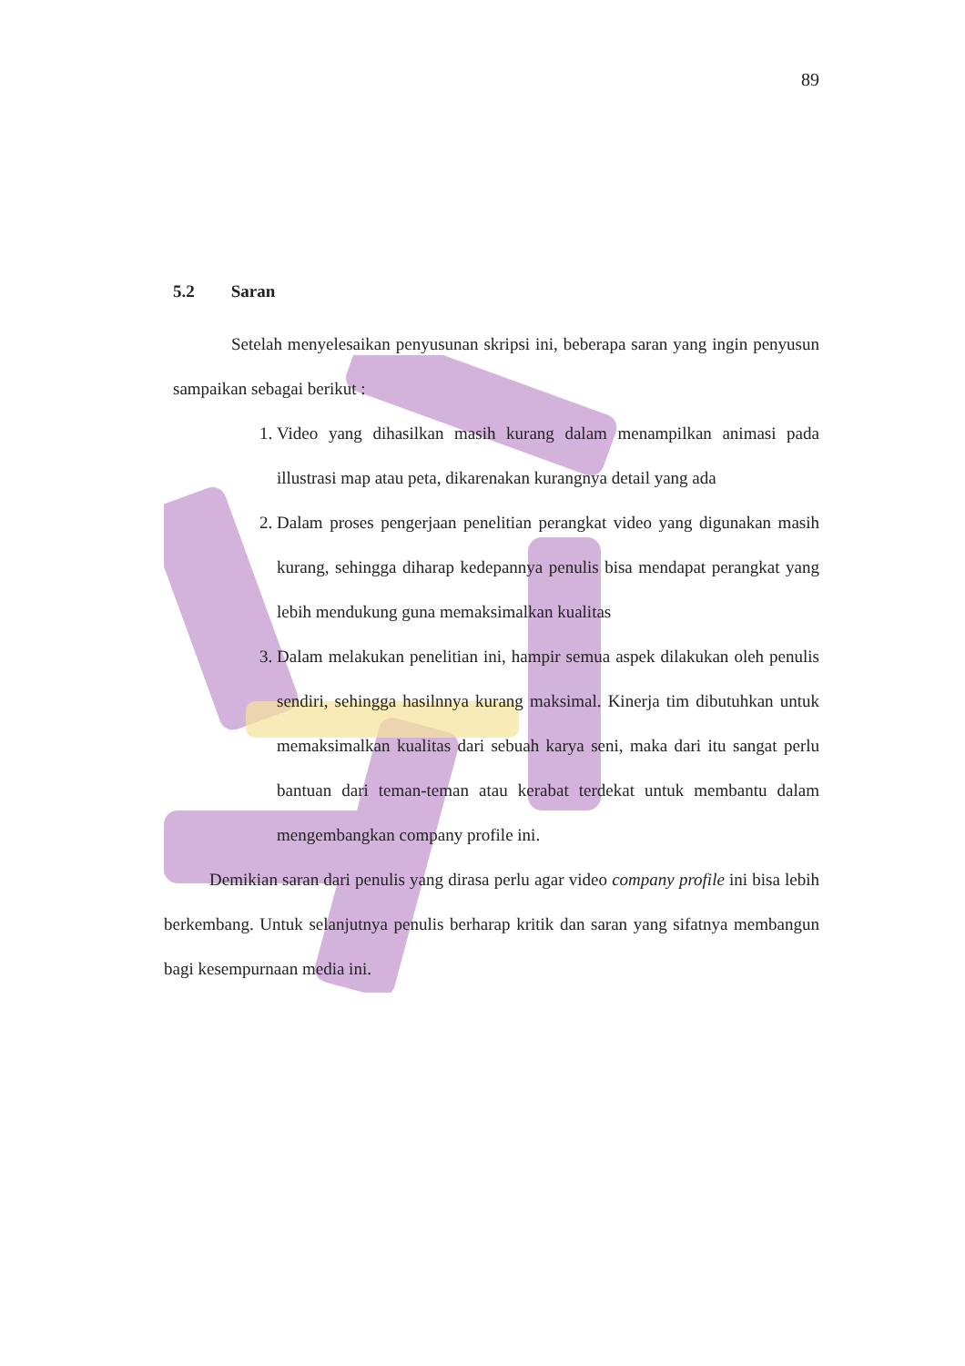89
5.2 Saran
Setelah menyelesaikan penyusunan skripsi ini, beberapa saran yang ingin penyusun sampaikan sebagai berikut :
1. Video yang dihasilkan masih kurang dalam menampilkan animasi pada illustrasi map atau peta, dikarenakan kurangnya detail yang ada
2. Dalam proses pengerjaan penelitian perangkat video yang digunakan masih kurang, sehingga diharap kedepannya penulis bisa mendapat perangkat yang lebih mendukung guna memaksimalkan kualitas
3. Dalam melakukan penelitian ini, hampir semua aspek dilakukan oleh penulis sendiri, sehingga hasilnnya kurang maksimal. Kinerja tim dibutuhkan untuk memaksimalkan kualitas dari sebuah karya seni, maka dari itu sangat perlu bantuan dari teman-teman atau kerabat terdekat untuk membantu dalam mengembangkan company profile ini.
Demikian saran dari penulis yang dirasa perlu agar video company profile ini bisa lebih berkembang. Untuk selanjutnya penulis berharap kritik dan saran yang sifatnya membangun bagi kesempurnaan media ini.